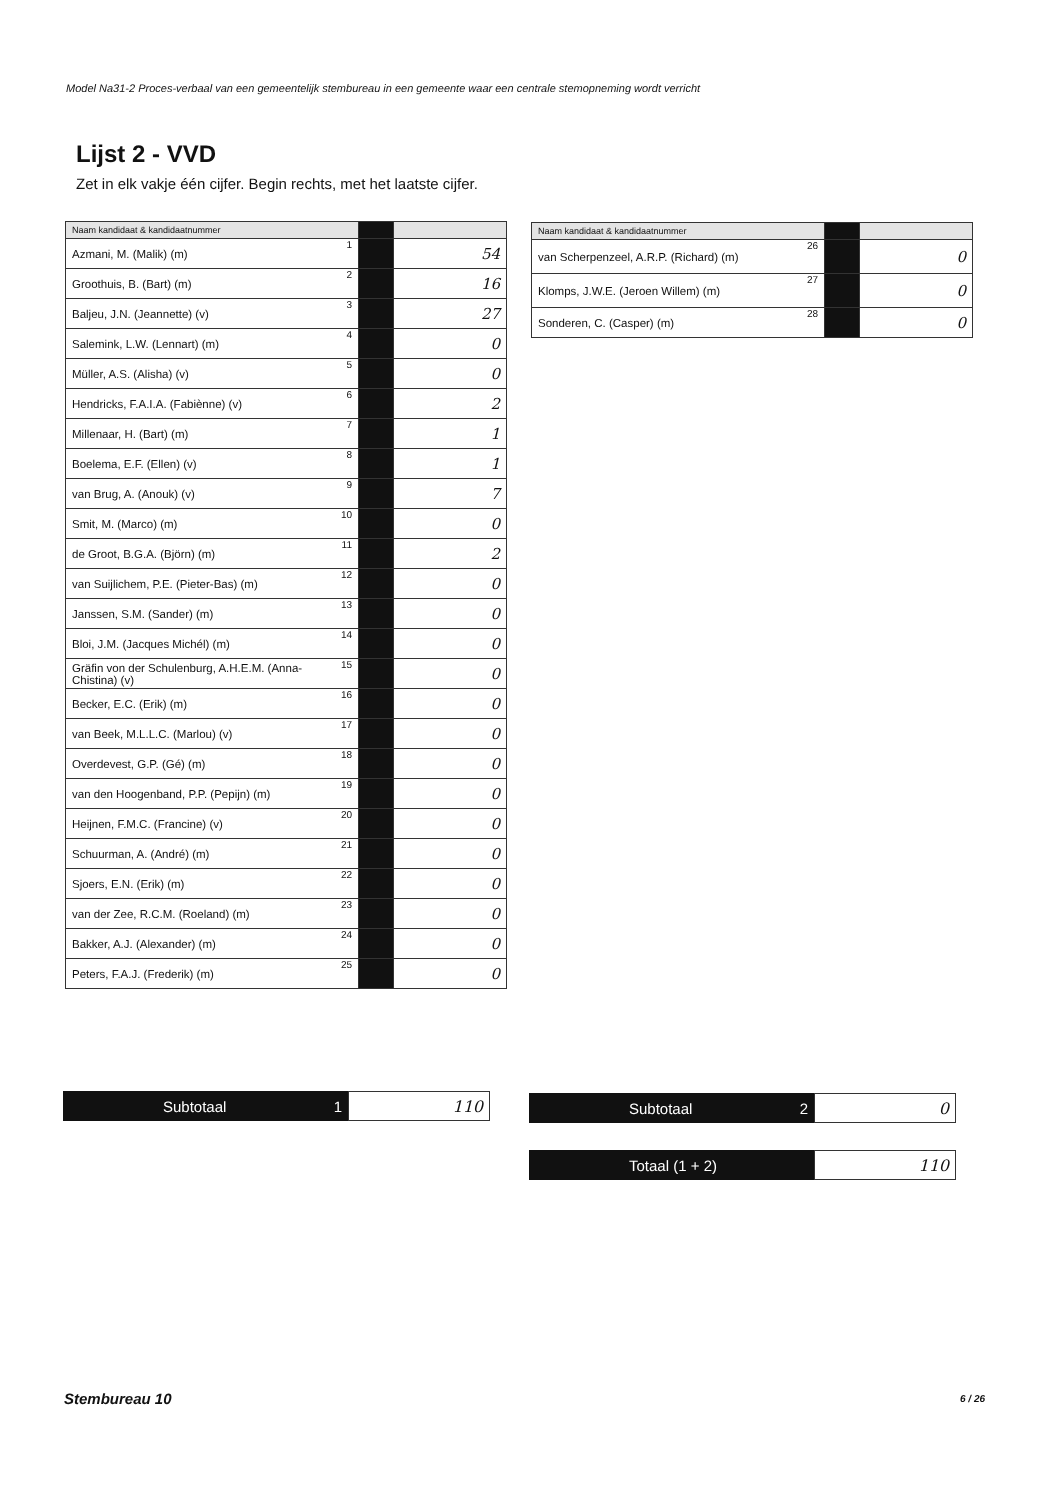Model Na31-2 Proces-verbaal van een gemeentelijk stembureau in een gemeente waar een centrale stemopneming wordt verricht
Lijst 2 - VVD
Zet in elk vakje één cijfer. Begin rechts, met het laatste cijfer.
| Naam kandidaat & kandidaatnummer | | | |
| --- | --- | --- | --- |
| Azmani, M. (Malik) (m) | 1 | | 54 |
| Groothuis, B. (Bart) (m) | 2 | | 16 |
| Baljeu, J.N. (Jeannette) (v) | 3 | | 27 |
| Salemink, L.W. (Lennart) (m) | 4 | | 0 |
| Müller, A.S. (Alisha) (v) | 5 | | 0 |
| Hendricks, F.A.I.A. (Fabiènne) (v) | 6 | | 2 |
| Millenaar, H. (Bart) (m) | 7 | | 1 |
| Boelema, E.F. (Ellen) (v) | 8 | | 1 |
| van Brug, A. (Anouk) (v) | 9 | | 7 |
| Smit, M. (Marco) (m) | 10 | | 0 |
| de Groot, B.G.A. (Björn) (m) | 11 | | 2 |
| van Suijlichem, P.E. (Pieter-Bas) (m) | 12 | | 0 |
| Janssen, S.M. (Sander) (m) | 13 | | 0 |
| Bloi, J.M. (Jacques Michél) (m) | 14 | | 0 |
| Gräfin von der Schulenburg, A.H.E.M. (Anna-Chistina) (v) | 15 | | 0 |
| Becker, E.C. (Erik) (m) | 16 | | 0 |
| van Beek, M.L.L.C. (Marlou) (v) | 17 | | 0 |
| Overdevest, G.P. (Gé) (m) | 18 | | 0 |
| van den Hoogenband, P.P. (Pepijn) (m) | 19 | | 0 |
| Heijnen, F.M.C. (Francine) (v) | 20 | | 0 |
| Schuurman, A. (André) (m) | 21 | | 0 |
| Sjoers, E.N. (Erik) (m) | 22 | | 0 |
| van der Zee, R.C.M. (Roeland) (m) | 23 | | 0 |
| Bakker, A.J. (Alexander) (m) | 24 | | 0 |
| Peters, F.A.J. (Frederik) (m) | 25 | | 0 |
| Naam kandidaat & kandidaatnummer | | | |
| --- | --- | --- | --- |
| van Scherpenzeel, A.R.P. (Richard) (m) | 26 | | 0 |
| Klomps, J.W.E. (Jeroen Willem) (m) | 27 | | 0 |
| Sonderen, C. (Casper) (m) | 28 | | 0 |
Subtotaal 1
110
Subtotaal 2
0
Totaal (1 + 2)
110
Stembureau 10 6 / 26